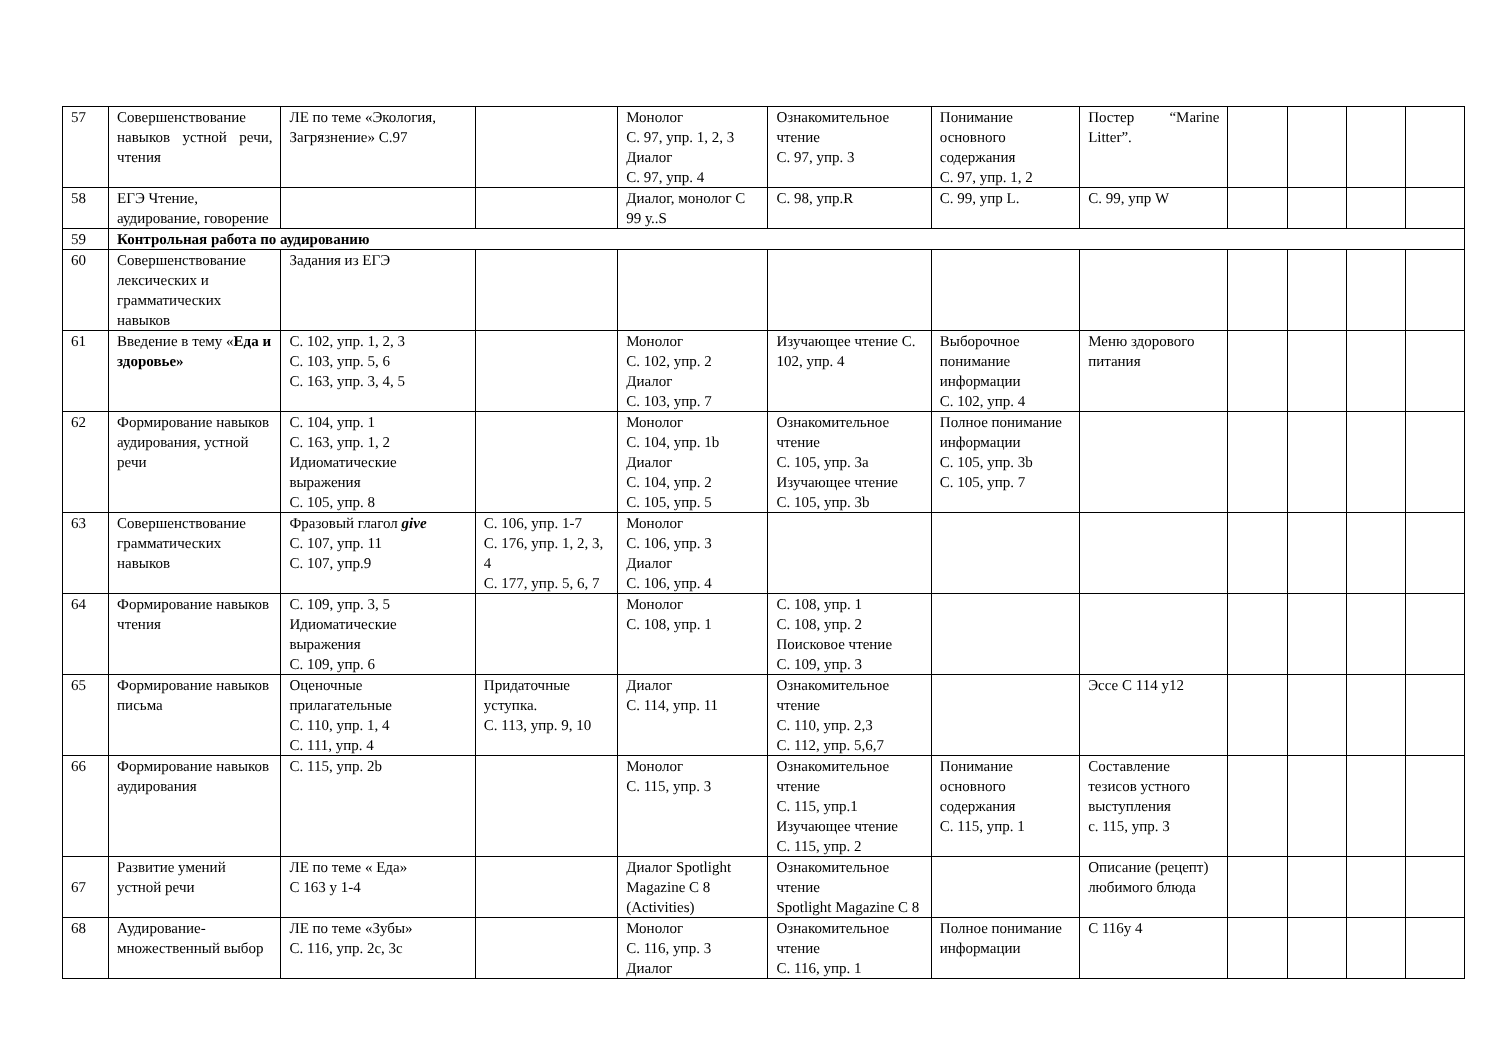| 57 | Совершенствование навыков устной речи, чтения | ЛЕ по теме «Экология, Загрязнение» С.97 | | Монолог С. 97, упр. 1, 2, 3 Диалог С. 97, упр. 4 | Ознакомительное чтение С. 97, упр. 3 | Понимание основного содержания С. 97, упр. 1, 2 | Постер “Marine Litter”. | | | | |
| 58 | ЕГЭ Чтение, аудирование, говорение | | | Диалог, монолог С 99 у..S | С. 98, упр.R | С. 99, упр L. | С. 99, упр W | | | | |
| 59 | Контрольная работа по аудированию | | | | | | | | | | |
| 60 | Совершенствование лексических и грамматических навыков | Задания из ЕГЭ | | | | | | | | | |
| 61 | Введение в тему « Еда и здоровье» | С. 102, упр. 1, 2, 3 С. 103, упр. 5, 6 С. 163, упр. 3, 4, 5 | | Монолог С. 102, упр. 2 Диалог С. 103, упр. 7 | Изучающее чтение С. 102, упр. 4 | Выборочное понимание информации С. 102, упр. 4 | Меню здорового питания | | | | |
| 62 | Формирование навыков аудирования, устной речи | С. 104, упр. 1 С. 163, упр. 1, 2 Идиоматические выражения С. 105, упр. 8 | | Монолог С. 104, упр. 1b Диалог С. 104, упр. 2 С. 105, упр. 5 | Ознакомительное чтение С. 105, упр. 3a Изучающее чтение С. 105, упр. 3b | Полное понимание информации С. 105, упр. 3b С. 105, упр. 7 | | | | | |
| 63 | Совершенствование грамматических навыков | Фразовый глагол give С. 107, упр. 11 С. 107, упр.9 | С. 106, упр. 1-7 С. 176, упр. 1, 2, 3, 4 С. 177, упр. 5, 6, 7 | Монолог С. 106, упр. 3 Диалог С. 106, упр. 4 | | | | | | | |
| 64 | Формирование навыков чтения | С. 109, упр. 3, 5 Идиоматические выражения С. 109, упр. 6 | | Монолог С. 108, упр. 1 | С. 108, упр. 1 С. 108, упр. 2 Поисковое чтение С. 109, упр. 3 | | | | | | |
| 65 | Формирование навыков письма | Оценочные прилагательные С. 110, упр. 1, 4 С. 111, упр. 4 | Придаточные уступка. С. 113, упр. 9, 10 | Диалог С. 114, упр. 11 | Ознакомительное чтение С. 110, упр. 2,3 С. 112, упр. 5,6,7 | | Эссе С 114 у12 | | | | |
| 66 | Формирование навыков аудирования | С. 115, упр. 2b | | Монолог С. 115, упр. 3 | Ознакомительное чтение С. 115, упр.1 Изучающее чтение С. 115, упр. 2 | Понимание основного содержания С. 115, упр. 1 | Составление тезисов устного выступления с. 115, упр. 3 | | | | |
| 67 | Развитие умений устной речи | ЛЕ по теме « Еда» С 163 у 1-4 | | Диалог Spotlight Magazine С 8 (Activities) | Ознакомительное чтение Spotlight Magazine С 8 | | Описание (рецепт) любимого блюда | | | | |
| 68 | Аудирование-множественный выбор | ЛЕ по теме «Зубы» С. 116, упр. 2с, 3с | | Монолог С. 116, упр. 3 Диалог | Ознакомительное чтение С. 116, упр. 1 | Полное понимание информации | С 116у 4 | | | | |